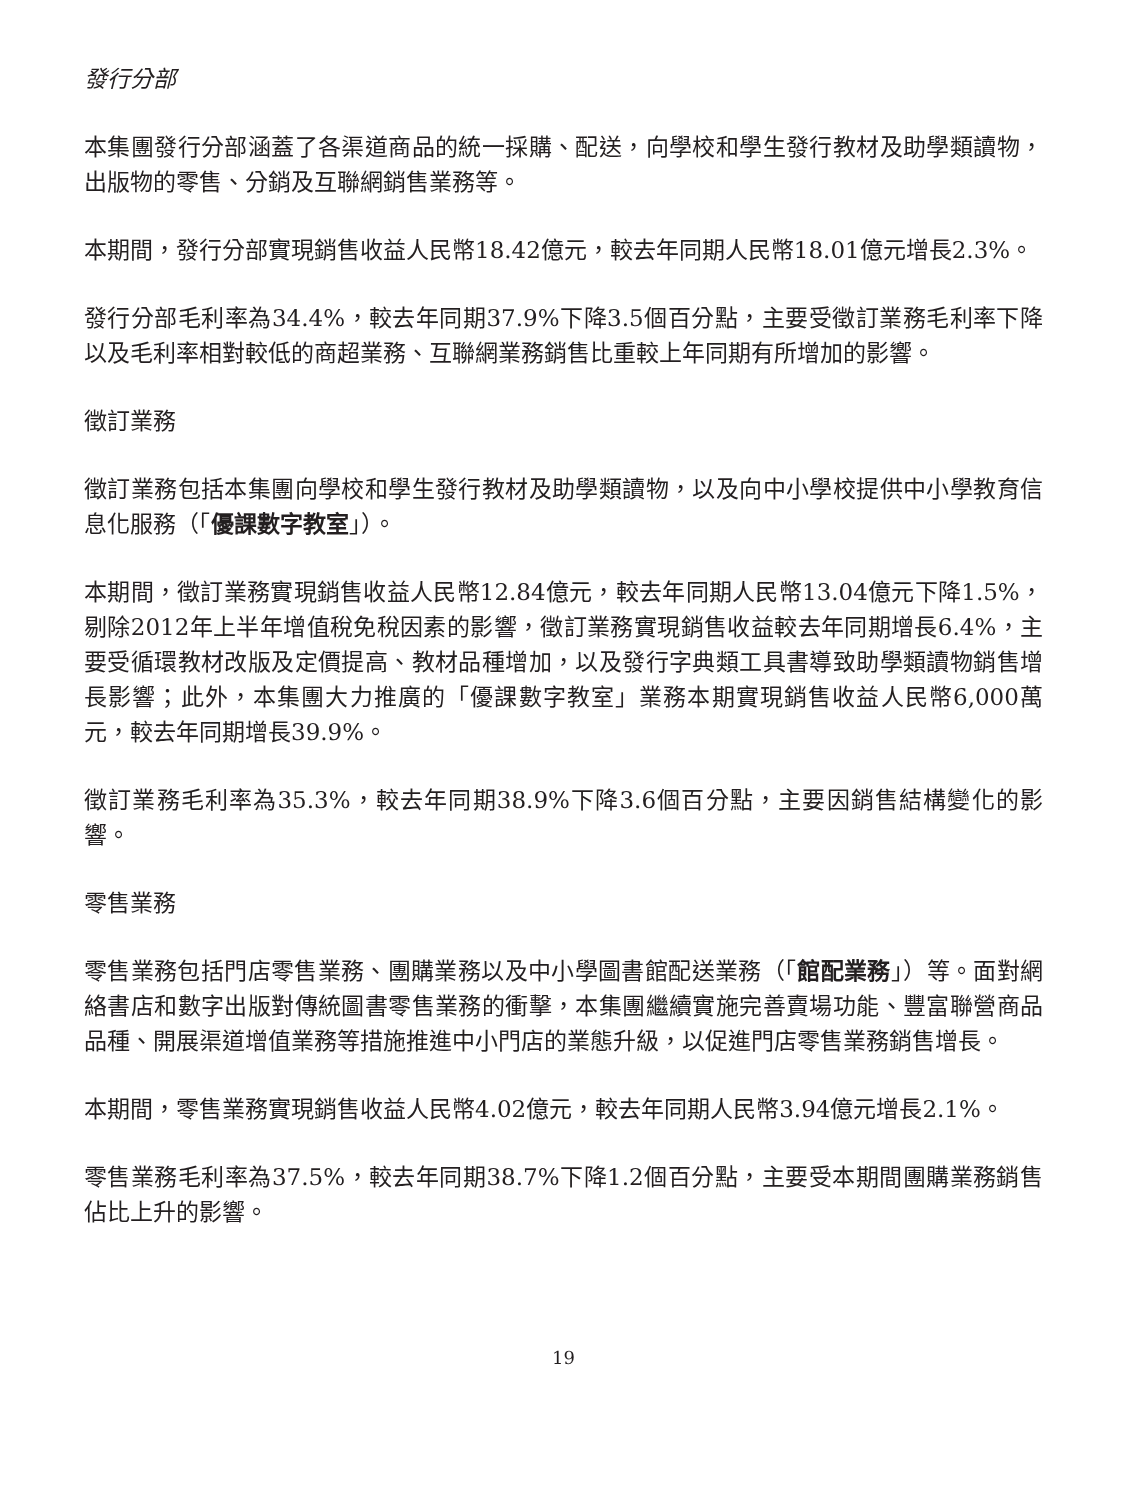發行分部
本集團發行分部涵蓋了各渠道商品的統一採購、配送，向學校和學生發行教材及助學類讀物，出版物的零售、分銷及互聯網銷售業務等。
本期間，發行分部實現銷售收益人民幣18.42億元，較去年同期人民幣18.01億元增長2.3%。
發行分部毛利率為34.4%，較去年同期37.9%下降3.5個百分點，主要受徵訂業務毛利率下降以及毛利率相對較低的商超業務、互聯網業務銷售比重較上年同期有所增加的影響。
徵訂業務
徵訂業務包括本集團向學校和學生發行教材及助學類讀物，以及向中小學校提供中小學教育信息化服務（「優課數字教室」）。
本期間，徵訂業務實現銷售收益人民幣12.84億元，較去年同期人民幣13.04億元下降1.5%，剔除2012年上半年增值稅免稅因素的影響，徵訂業務實現銷售收益較去年同期增長6.4%，主要受循環教材改版及定價提高、教材品種增加，以及發行字典類工具書導致助學類讀物銷售增長影響；此外，本集團大力推廣的「優課數字教室」業務本期實現銷售收益人民幣6,000萬元，較去年同期增長39.9%。
徵訂業務毛利率為35.3%，較去年同期38.9%下降3.6個百分點，主要因銷售結構變化的影響。
零售業務
零售業務包括門店零售業務、團購業務以及中小學圖書館配送業務（「館配業務」）等。面對網絡書店和數字出版對傳統圖書零售業務的衝擊，本集團繼續實施完善賣場功能、豐富聯營商品品種、開展渠道增值業務等措施推進中小門店的業態升級，以促進門店零售業務銷售增長。
本期間，零售業務實現銷售收益人民幣4.02億元，較去年同期人民幣3.94億元增長2.1%。
零售業務毛利率為37.5%，較去年同期38.7%下降1.2個百分點，主要受本期間團購業務銷售佔比上升的影響。
19